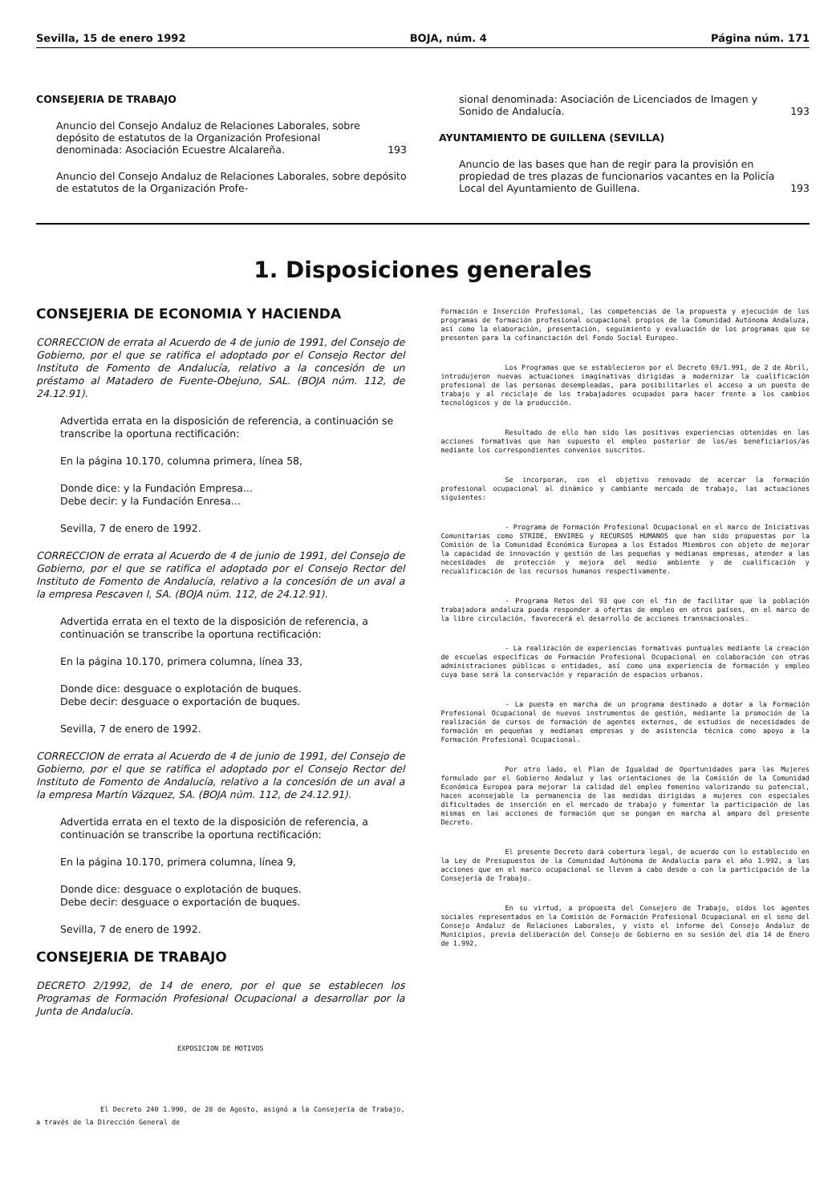Sevilla, 15 de enero 1992 BOJA, núm. 4 Página núm. 171
CONSEJERIA DE TRABAJO
Anuncio del Consejo Andaluz de Relaciones Laborales, sobre depósito de estatutos de la Organización Profesional denominada: Asociación Ecuestre Alcalareña. 193
Anuncio del Consejo Andaluz de Relaciones Laborales, sobre depósito de estatutos de la Organización Profe-
sional denominada: Asociación de Licenciados de Imagen y Sonido de Andalucía. 193
AYUNTAMIENTO DE GUILLENA (SEVILLA)
Anuncio de las bases que han de regir para la provisión en propiedad de tres plazas de funcionarios vacantes en la Policía Local del Ayuntamiento de Guillena. 193
1. Disposiciones generales
CONSEJERIA DE ECONOMIA Y HACIENDA
CORRECCION de errata al Acuerdo de 4 de junio de 1991, del Consejo de Gobierno, por el que se ratifica el adoptado por el Consejo Rector del Instituto de Fomento de Andalucía, relativo a la concesión de un préstamo al Matadero de Fuente-Obejuno, SAL. (BOJA núm. 112, de 24.12.91).
Advertida errata en la disposición de referencia, a continuación se transcribe la oportuna rectificación:
En la página 10.170, columna primera, línea 58,
Donde dice: y la Fundación Empresa...
Debe decir: y la Fundación Enresa...
Sevilla, 7 de enero de 1992.
CORRECCION de errata al Acuerdo de 4 de junio de 1991, del Consejo de Gobierno, por el que se ratifica el adoptado por el Consejo Rector del Instituto de Fomento de Andalucía, relativo a la concesión de un aval a la empresa Pescaven I, SA. (BOJA núm. 112, de 24.12.91).
Advertida errata en el texto de la disposición de referencia, a continuación se transcribe la oportuna rectificación:
En la página 10.170, primera columna, línea 33,
Donde dice: desguace o explotación de buques.
Debe decir: desguace o exportación de buques.
Sevilla, 7 de enero de 1992.
CORRECCION de errata al Acuerdo de 4 de junio de 1991, del Consejo de Gobierno, por el que se ratifica el adoptado por el Consejo Rector del Instituto de Fomento de Andalucía, relativo a la concesión de un aval a la empresa Martín Vázquez, SA. (BOJA núm. 112, de 24.12.91).
Advertida errata en el texto de la disposición de referencia, a continuación se transcribe la oportuna rectificación:
En la página 10.170, primera columna, línea 9,
Donde dice: desguace o explotación de buques.
Debe decir: desguace o exportación de buques.
Sevilla, 7 de enero de 1992.
CONSEJERIA DE TRABAJO
DECRETO 2/1992, de 14 de enero, por el que se establecen los Programas de Formación Profesional Ocupacional a desarrollar por la Junta de Andalucía.
EXPOSICION DE MOTIVOS
El Decreto 240 1.990, de 28 de Agosto, asignó a la Consejería de Trabajo, a través de la Dirección General de
Formación e Inserción Profesional, las competencias de la propuesta y ejecución de los programas de formación profesional ocupacional propios de la Comunidad Autónoma Andaluza, así como la elaboración, presentación, seguimiento y evaluación de los programas que se presenten para la cofinanciación del Fondo Social Europeo.
Los Programas que se establecieron por el Decreto 69/1.991, de 2 de Abril, introdujeron nuevas actuaciones imaginativas dirigidas a modernizar la cualificación profesional de las personas desempleadas, para posibilitarles el acceso a un puesto de trabajo y al reciclaje de los trabajadores ocupados para hacer frente a los cambios tecnológicos y de la producción.
Resultado de ello han sido las positivas experiencias obtenidas en las acciones formativas que han supuesto el empleo posterior de los/as beneficiarios/as mediante los correspondientes convenios suscritos.
Se incorporan, con el objetivo renovado de acercar la formación profesional ocupacional al dinámico y cambiante mercado de trabajo, las actuaciones siguientes:
- Programa de Formación Profesional Ocupacional en el marco de Iniciativas Comunitarias como STRIDE, ENVIREG y RECURSOS HUMANOS que han sido propuestas por la Comisión de la Comunidad Económica Europea a los Estados Miembros con objeto de mejorar la capacidad de innovación y gestión de las pequeñas y medianas empresas, atender a las necesidades de protección y mejora del medio ambiente y de cualificación y recualificación de los recursos humanos respectivamente.
- Programa Retos del 93 que con el fin de facilitar que la población trabajadora andaluza pueda responder a ofertas de empleo en otros países, en el marco de la libre circulación, favorecerá el desarrollo de acciones transnacionales.
- La realización de experiencias formativas puntuales mediante la creación de escuelas específicas de Formación Profesional Ocupacional en colaboración con otras administraciones públicas o entidades, así como una experiencia de formación y empleo cuya base será la conservación y reparación de espacios urbanos.
- La puesta en marcha de un programa destinado a dotar a la Formación Profesional Ocupacional de nuevos instrumentos de gestión, mediante la promoción de la realización de cursos de formación de agentes externos, de estudios de necesidades de formación en pequeñas y medianas empresas y de asistencia técnica como apoyo a la Formación Profesional Ocupacional.
Por otro lado, el Plan de Igualdad de Oportunidades para las Mujeres formulado por el Gobierno Andaluz y las orientaciones de la Comisión de la Comunidad Económica Europea para mejorar la calidad del empleo femenino valorizando su potencial, hacen aconsejable la permanencia de las medidas dirigidas a mujeres con especiales dificultades de inserción en el mercado de trabajo y fomentar la participación de las mismas en las acciones de formación que se pongan en marcha al amparo del presente Decreto.
El presente Decreto dará cobertura legal, de acuerdo con lo establecido en la Ley de Presupuestos de la Comunidad Autónoma de Andalucía para el año 1.992, a las acciones que en el marco ocupacional se lleven a cabo desde o con la participación de la Consejería de Trabajo.
En su virtud, a propuesta del Consejero de Trabajo, oídos los agentes sociales representados en la Comisión de Formación Profesional Ocupacional en el seno del Consejo Andaluz de Relaciones Laborales, y visto el informe del Consejo Andaluz de Municipios, previa deliberación del Consejo de Gobierno en su sesión del día 14 de Enero de 1.992,